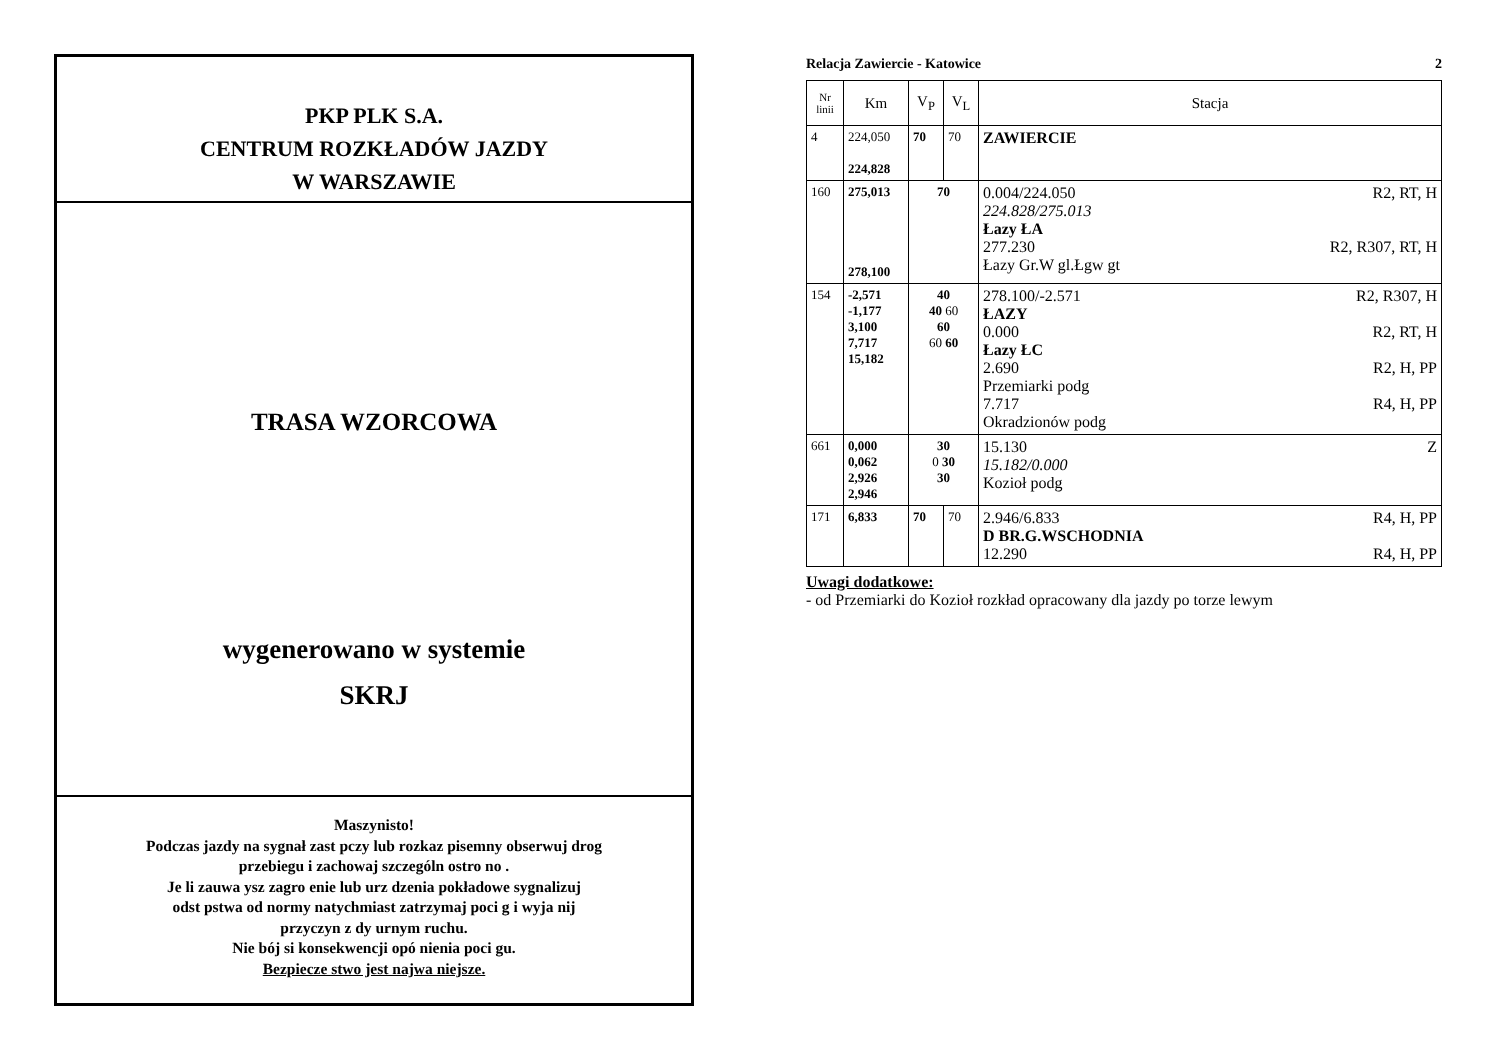PKP PLK S.A.
CENTRUM ROZKŁADÓW JAZDY
W WARSZAWIE
TRASA WZORCOWA
wygenerowano w systemie
SKRJ
Maszynisto!
Podczas jazdy na sygnał zast pczy lub rozkaz pisemny obserwuj drog
przebiegu i zachowaj szczególn ostro no .
Je li zauwa ysz zagro enie lub urz dzenia pokładowe sygnalizuj
odst pstwa od normy natychmiast zatrzymaj poci g i wyja nij
przyczyn z dy urnym ruchu.
Nie bój si konsekwencji opó nienia poci gu.
Bezpiecze stwo jest najwa niejsze.
Relacja Zawiercie - Katowice 2
| Nr linii | Km | V<sub>P</sub> | V<sub>L</sub> | Stacja |
| --- | --- | --- | --- | --- |
| 4 | 224,050 224,828 | 70 | 70 | ZAWIERCIE |
| 160 | 275,013 278,100 | 70 | | 0.004/224.050 R2, RT, H 224.828/275.013 Łazy ŁA 277.230 R2, R307, RT, H Łazy Gr.W gl.Łgw gt |
| 154 | -2,571 -1,177 3,100 7,717 15,182 | 40 40 60 60 60 60 | | 278.100/-2.571 R2, R307, H ŁAZY 0.000 R2, RT, H Łazy ŁC 2.690 R2, H, PP Przemiarki podg 7.717 R4, H, PP Okradzionów podg |
| 661 | 0,000 0,062 2,926 2,946 | 30 0 30 30 | | 15.130 Z 15.182/0.000 Kozioł podg |
| 171 | 6,833 | 70 | 70 | 2.946/6.833 R4, H, PP D BR.G.WSCHODNIA 12.290 R4, H, PP |
Uwagi dodatkowe:
- od Przemiarki do Kozioł rozkład opracowany dla jazdy po torze lewym